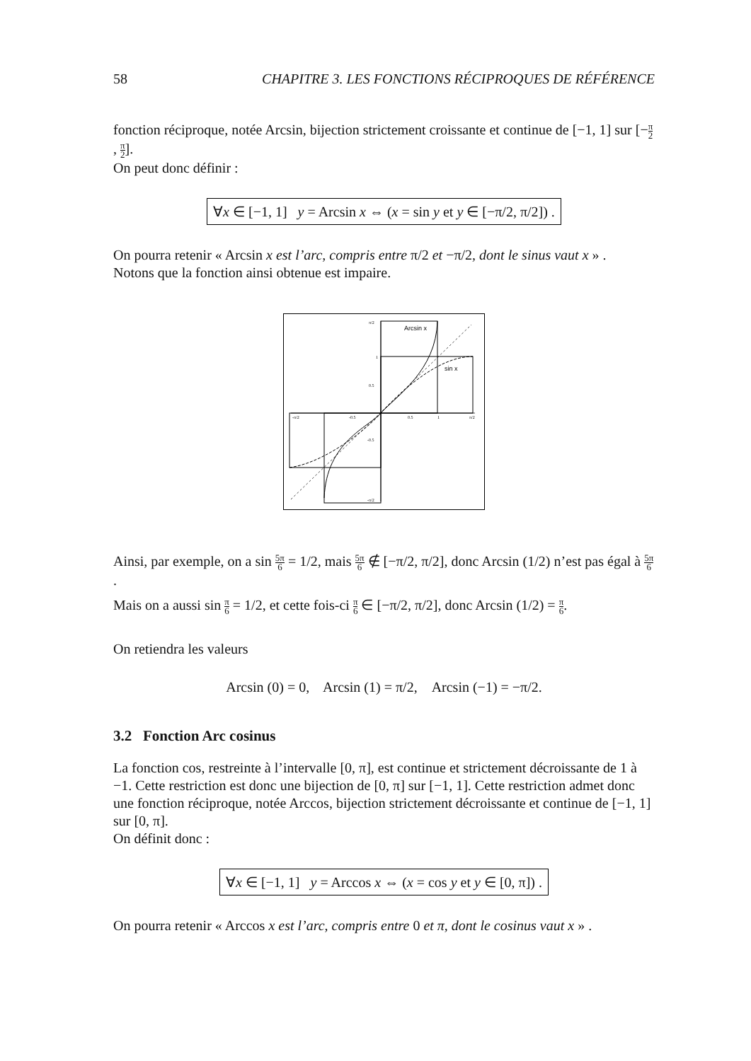58 CHAPITRE 3. LES FONCTIONS RÉCIPROQUES DE RÉFÉRENCE
fonction réciproque, notée Arcsin, bijection strictement croissante et continue de [−1, 1] sur [−π 2, π 2].
On peut donc définir :
∀x ∈ [−1, 1] y = Arcsin x ⇔ (x = sin y et y ∈ [−π/2, π/2]) .
On pourra retenir « Arcsin x est l’arc, compris entre π/2 et −π/2, dont le sinus vaut x » .
Notons que la fonction ainsi obtenue est impaire.
Arcsin x
sin x
π/2
1
0.5
0.5
1
π/2
-0.5
-π/2
-0.5
-π/2
Ainsi, par exemple, on a sin 5π 6 = 1/2, mais 5π 6 ∉ [−π/2, π/2], donc Arcsin (1/2) n’est pas égal à 5π 6.
Mais on a aussi sin π 6 = 1/2, et cette fois-ci π 6 ∈ [−π/2, π/2], donc Arcsin (1/2) = π 6.
On retiendra les valeurs
Arcsin (0) = 0, Arcsin (1) = π/2, Arcsin (−1) = −π/2.
3.2 Fonction Arc cosinus
La fonction cos, restreinte à l’intervalle [0, π], est continue et strictement décroissante de 1 à −1. Cette restriction est donc une bijection de [0, π] sur [−1, 1]. Cette restriction admet donc une fonction réciproque, notée Arccos, bijection strictement décroissante et continue de [−1, 1] sur [0, π].
On définit donc :
∀x ∈ [−1, 1] y = Arccos x ⇔ (x = cos y et y ∈ [0, π]) .
On pourra retenir « Arccos x est l’arc, compris entre 0 et π, dont le cosinus vaut x » .